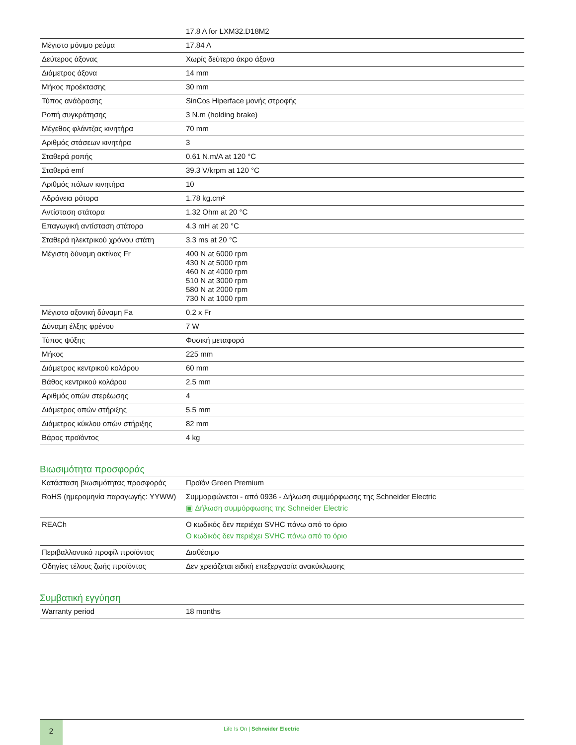| | 17.8 A for LXM32.D18M2 |
| Μέγιστο μόνιμο ρεύμα | 17.84 A |
| Δεύτερος άξονας | Χωρίς δεύτερο άκρο άξονα |
| Διάμετρος άξονα | 14 mm |
| Μήκος προέκτασης | 30 mm |
| Τύπος ανάδρασης | SinCos Hiperface μονής στροφής |
| Ροπή συγκράτησης | 3 N.m (holding brake) |
| Μέγεθος φλάντζας κινητήρα | 70 mm |
| Αριθμός στάσεων κινητήρα | 3 |
| Σταθερά ροπής | 0.61 N.m/A at 120 °C |
| Σταθερά emf | 39.3 V/krpm at 120 °C |
| Αριθμός πόλων κινητήρα | 10 |
| Αδράνεια ρότορα | 1.78 kg.cm² |
| Αντίσταση στάτορα | 1.32 Ohm at 20 °C |
| Επαγωγική αντίσταση στάτορα | 4.3 mH at 20 °C |
| Σταθερά ηλεκτρικού χρόνου στάτη | 3.3 ms at 20 °C |
| Μέγιστη δύναμη ακτίνας Fr | 400 N at 6000 rpm 430 N at 5000 rpm 460 N at 4000 rpm 510 N at 3000 rpm 580 N at 2000 rpm 730 N at 1000 rpm |
| Μέγιστο αξονική δύναμη Fa | 0.2 x Fr |
| Δύναμη έλξης φρένου | 7 W |
| Τύπος ψύξης | Φυσική μεταφορά |
| Μήκος | 225 mm |
| Διάμετρος κεντρικού κολάρου | 60 mm |
| Βάθος κεντρικού κολάρου | 2.5 mm |
| Αριθμός οπών στερέωσης | 4 |
| Διάμετρος οπών στήριξης | 5.5 mm |
| Διάμετρος κύκλου οπών στήριξης | 82 mm |
| Βάρος προϊόντος | 4 kg |
Βιωσιμότητα προσφοράς
| Κατάσταση βιωσιμότητας προσφοράς | Προϊόν Green Premium |
| RoHS (ημερομηνία παραγωγής: YYWW) | Συμμορφώνεται - από 0936 - Δήλωση συμμόρφωσης της Schneider Electric ▣ Δήλωση συμμόρφωσης της Schneider Electric |
| REACh | Ο κωδικός δεν περιέχει SVHC πάνω από το όριο Ο κωδικός δεν περιέχει SVHC πάνω από το όριο |
| Περιβαλλοντικό προφίλ προϊόντος | Διαθέσιμο |
| Οδηγίες τέλους ζωής προϊόντος | Δεν χρειάζεται ειδική επεξεργασία ανακύκλωσης |
Συμβατική εγγύηση
| Warranty period | 18 months |
2
Life Is On | Schneider Electric